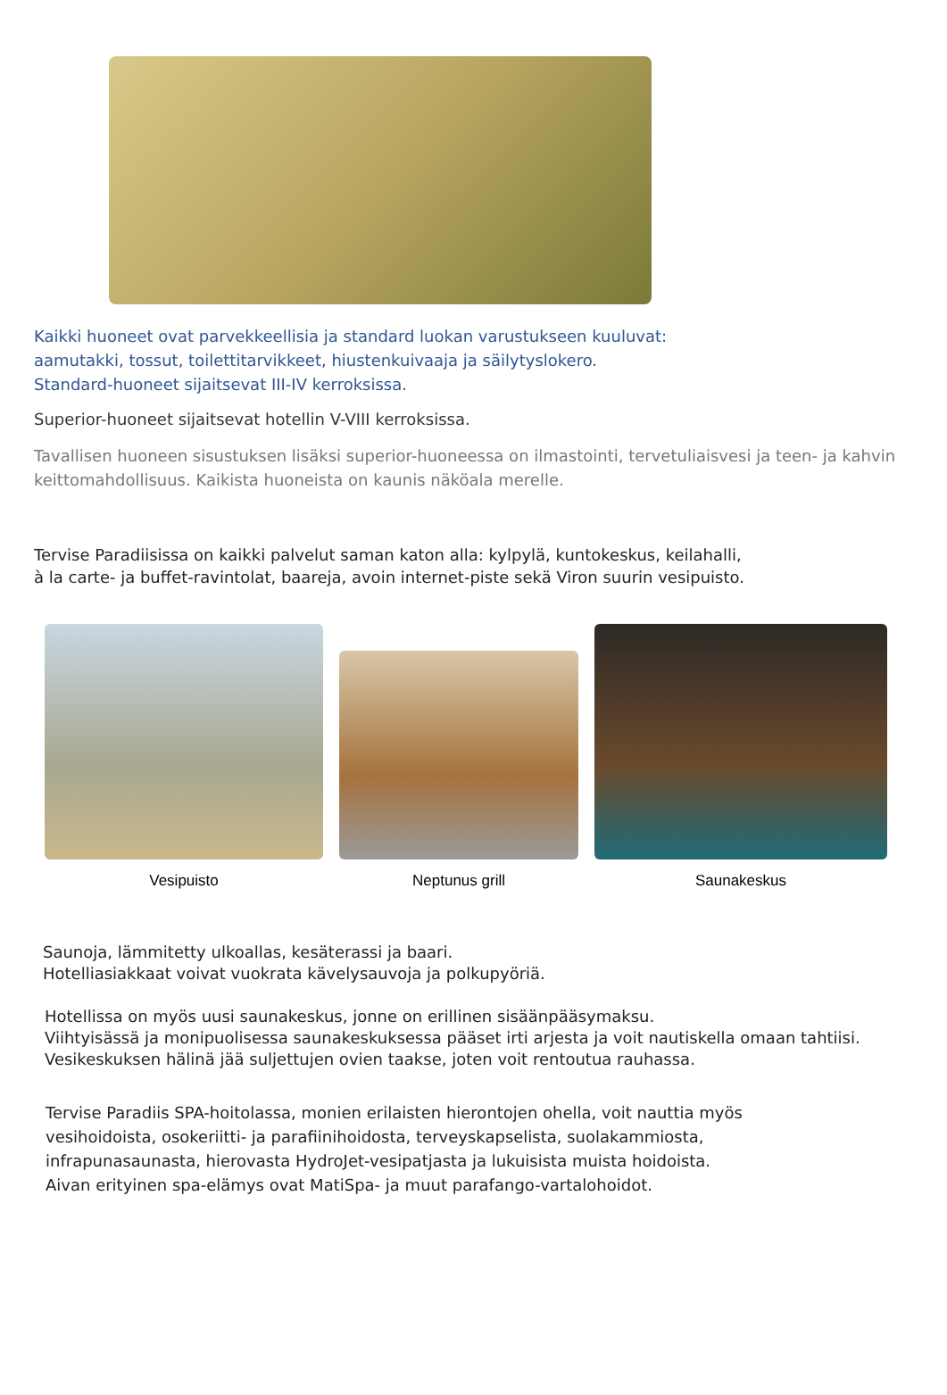Kaikki huoneet ovat parvekkeellisia ja standard luokan varustukseen kuuluvat:
aamutakki, tossut, toilettitarvikkeet, hiustenkuivaaja ja säilytyslokero.
Standard-huoneet sijaitsevat III-IV kerroksissa.
Superior-huoneet sijaitsevat hotellin V-VIII kerroksissa.
Tavallisen huoneen sisustuksen lisäksi superior-huoneessa on ilmastointi, tervetuliaisvesi ja teen- ja kahvin keittomahdollisuus. Kaikista huoneista on kaunis näköala merelle.
Tervise Paradiisissa on kaikki palvelut saman katon alla: kylpylä, kuntokeskus, keilahalli,
à la carte- ja buffet-ravintolat, baareja, avoin internet-piste sekä Viron suurin vesipuisto.
Vesipuisto
Neptunus grill
Saunakeskus
Saunoja, lämmitetty ulkoallas, kesäterassi ja baari.
Hotelliasiakkaat voivat vuokrata kävelysauvoja ja polkupyöriä.
Hotellissa on myös uusi saunakeskus, jonne on erillinen sisäänpääsymaksu.
Viihtyisässä ja monipuolisessa saunakeskuksessa pääset irti arjesta ja voit nautiskella omaan tahtiisi.
Vesikeskuksen hälinä jää suljettujen ovien taakse, joten voit rentoutua rauhassa.
Tervise Paradiis SPA-hoitolassa, monien erilaisten hierontojen ohella, voit nauttia myös
vesihoidoista, osokeriitti- ja parafiinihoidosta, terveyskapselista, suolakammiosta,
infrapunasaunasta, hierovasta HydroJet-vesipatjasta ja lukuisista muista hoidoista.
Aivan erityinen spa-elämys ovat MatiSpa- ja muut parafango-vartalohoidot.